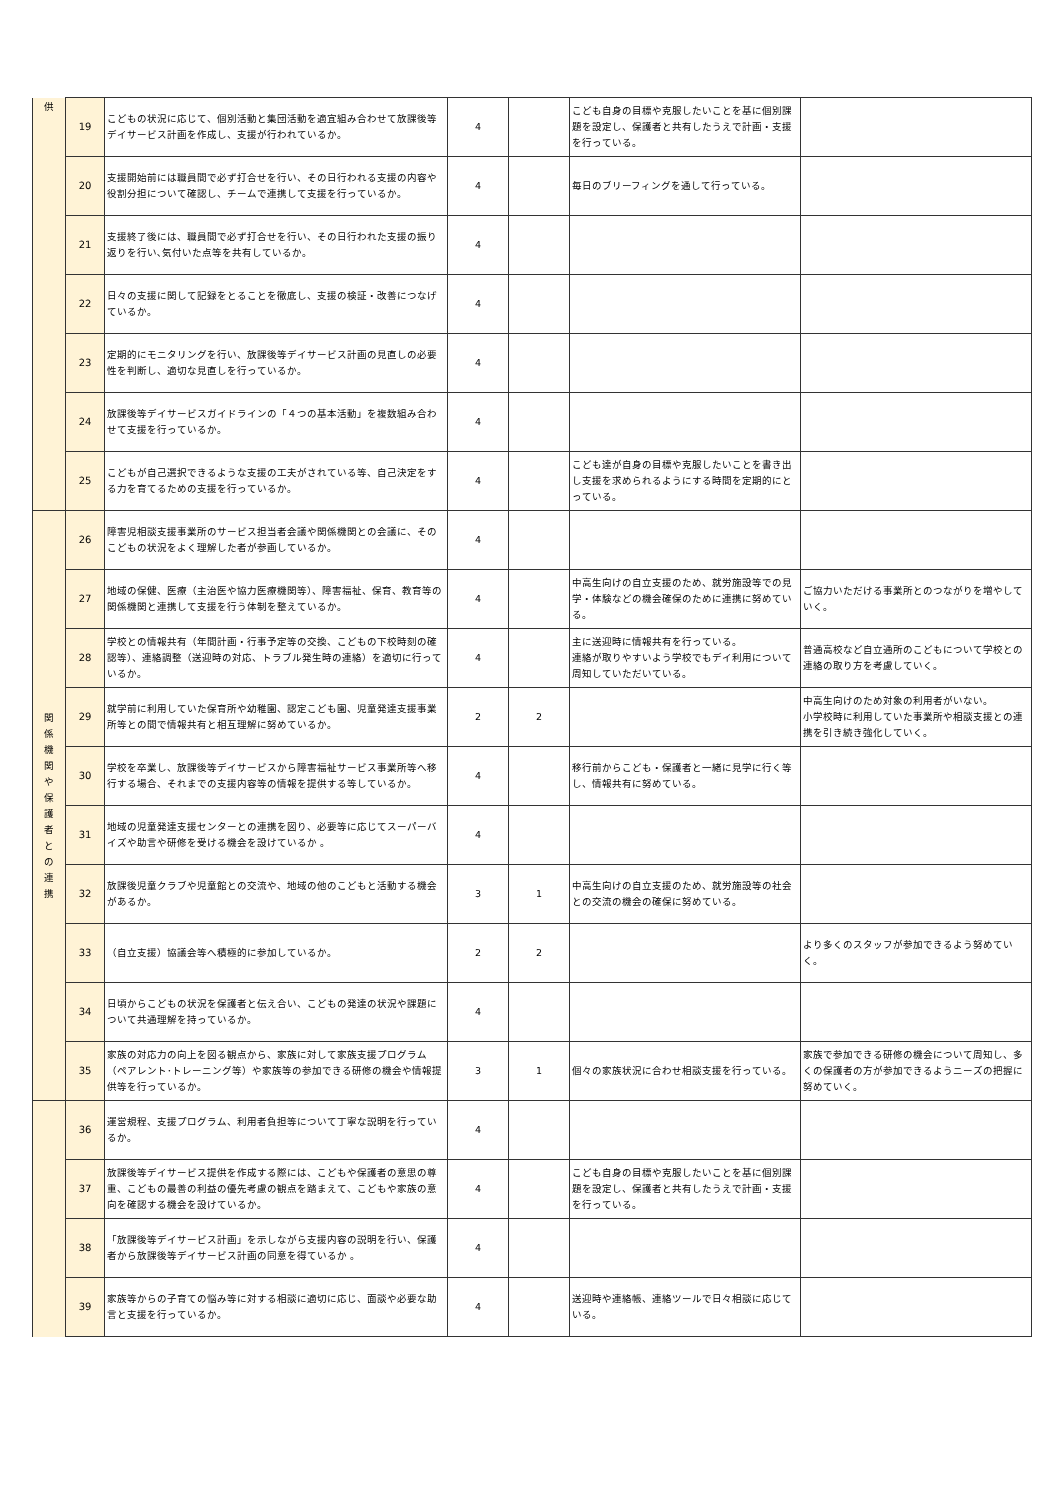| 供 | 19 | こどもの状況に応じて、個別活動と集団活動を適宜組み合わせて放課後等デイサービス計画を作成し、支援が行われているか。 | 4 | | こども自身の目標や克服したいことを基に個別課題を設定し、保護者と共有したうえで計画・支援を行っている。 | |
| | 20 | 支援開始前には職員間で必ず打合せを行い、その日行われる支援の内容や役割分担について確認し、チームで連携して支援を行っているか。 | 4 | | 毎日のブリーフィングを通して行っている。 | |
| | 21 | 支援終了後には、職員間で必ず打合せを行い、その日行われた支援の振り返りを行い､気付いた点等を共有しているか。 | 4 | | | |
| | 22 | 日々の支援に関して記録をとることを徹底し、支援の検証・改善につなげているか。 | 4 | | | |
| | 23 | 定期的にモニタリングを行い、放課後等デイサービス計画の見直しの必要性を判断し、適切な見直しを行っているか。 | 4 | | | |
| | 24 | 放課後等デイサービスガイドラインの「４つの基本活動」を複数組み合わせて支援を行っているか。 | 4 | | | |
| | 25 | こどもが自己選択できるような支援の工夫がされている等、自己決定をする力を育てるための支援を行っているか。 | 4 | | こども達が自身の目標や克服したいことを書き出し支援を求められるようにする時間を定期的にとっている。 | |
| 関 係 機 関 や 保 護 者 と の 連 携 | 26 | 障害児相談支援事業所のサービス担当者会議や関係機関との会議に、そのこどもの状況をよく理解した者が参画しているか。 | 4 | | | |
| | 27 | 地域の保健、医療（主治医や協力医療機関等）、障害福祉、保育、教育等の関係機関と連携して支援を行う体制を整えているか。 | 4 | | 中高生向けの自立支援のため、就労施設等での見学・体験などの機会確保のために連携に努めている。 | ご協力いただける事業所とのつながりを増やしていく。 |
| | 28 | 学校との情報共有（年間計画・行事予定等の交換、こどもの下校時刻の確認等）、連絡調整（送迎時の対応、トラブル発生時の連絡）を適切に行っているか。 | 4 | | 主に送迎時に情報共有を行っている。 連絡が取りやすいよう学校でもデイ利用について周知していただいている。 | 普通高校など自立通所のこどもについて学校との連絡の取り方を考慮していく。 |
| | 29 | 就学前に利用していた保育所や幼稚園、認定こども園、児童発達支援事業所等との間で情報共有と相互理解に努めているか。 | 2 | 2 | | 中高生向けのため対象の利用者がいない。 小学校時に利用していた事業所や相談支援との連携を引き続き強化していく。 |
| | 30 | 学校を卒業し、放課後等デイサービスから障害福祉サービス事業所等へ移行する場合、それまでの支援内容等の情報を提供する等しているか。 | 4 | | 移行前からこども・保護者と一緒に見学に行く等し、情報共有に努めている。 | |
| | 31 | 地域の児童発達支援センターとの連携を図り、必要等に応じてスーパーバイズや助言や研修を受ける機会を設けているか 。 | 4 | | | |
| | 32 | 放課後児童クラブや児童館との交流や、地域の他のこどもと活動する機会があるか。 | 3 | 1 | 中高生向けの自立支援のため、就労施設等の社会との交流の機会の確保に努めている。 | |
| | 33 | （自立支援）協議会等へ積極的に参加しているか。 | 2 | 2 | | より多くのスタッフが参加できるよう努めていく。 |
| | 34 | 日頃からこどもの状況を保護者と伝え合い、こどもの発達の状況や課題について共通理解を持っているか。 | 4 | | | |
| | 35 | 家族の対応力の向上を図る観点から、家族に対して家族支援プログラム（ペアレント･トレーニング等）や家族等の参加できる研修の機会や情報提供等を行っているか。 | 3 | 1 | 個々の家族状況に合わせ相談支援を行っている。 | 家族で参加できる研修の機会について周知し、多くの保護者の方が参加できるようニーズの把握に努めていく。 |
| | 36 | 運営規程、支援プログラム、利用者負担等について丁寧な説明を行っているか。 | 4 | | | |
| | 37 | 放課後等デイサービス提供を作成する際には、こどもや保護者の意思の尊重、こどもの最善の利益の優先考慮の観点を踏まえて、こどもや家族の意向を確認する機会を設けているか。 | 4 | | こども自身の目標や克服したいことを基に個別課題を設定し、保護者と共有したうえで計画・支援を行っている。 | |
| | 38 | 「放課後等デイサービス計画」を示しながら支援内容の説明を行い、保護者から放課後等デイサービス計画の同意を得ているか 。 | 4 | | | |
| | 39 | 家族等からの子育ての悩み等に対する相談に適切に応じ、面談や必要な助言と支援を行っているか。 | 4 | | 送迎時や連絡帳、連絡ツールで日々相談に応じている。 | |